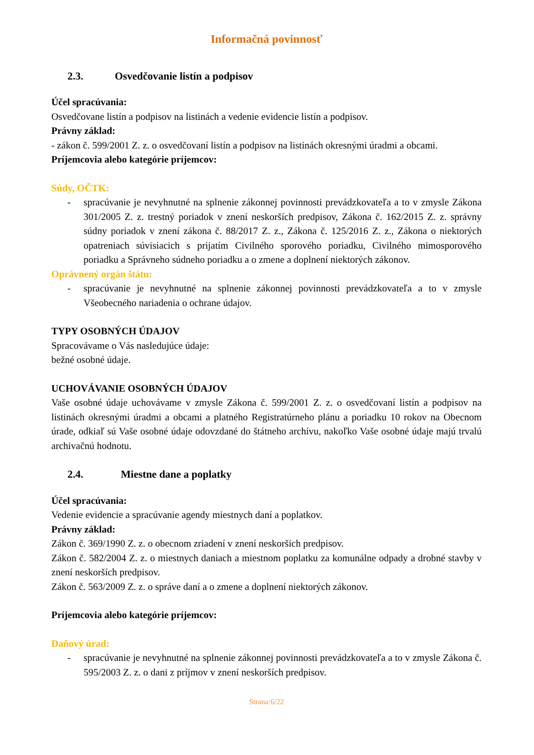Informačná povinnosť
2.3. Osvedčovanie listín a podpisov
Účel spracúvania:
Osvedčovane listín a podpisov na listinách a vedenie evidencie listín a podpisov.
Právny základ:
- zákon č. 599/2001 Z. z. o osvedčovaní listín a podpisov na listinách okresnými úradmi a obcami.
Príjemcovia alebo kategórie príjemcov:
Súdy, OČTK:
- spracúvanie je nevyhnutné na splnenie zákonnej povinnosti prevádzkovateľa a to v zmysle Zákona 301/2005 Z. z. trestný poriadok v znení neskorších predpisov, Zákona č. 162/2015 Z. z. správny súdny poriadok v znení zákona č. 88/2017 Z. z., Zákona č. 125/2016 Z. z., Zákona o niektorých opatreniach súvisiacich s prijatím Civilného sporového poriadku, Civilného mimosporového poriadku a Správneho súdneho poriadku a o zmene a doplnení niektorých zákonov.
Oprávnený orgán štátu:
- spracúvanie je nevyhnutné na splnenie zákonnej povinnosti prevádzkovateľa a to v zmysle Všeobecného nariadenia o ochrane údajov.
TYPY OSOBNÝCH ÚDAJOV
Spracovávame o Vás nasledujúce údaje:
bežné osobné údaje.
UCHOVÁVANIE OSOBNÝCH ÚDAJOV
Vaše osobné údaje uchovávame v zmysle Zákona č. 599/2001 Z. z. o osvedčovaní listín a podpisov na listinách okresnými úradmi a obcami a platného Registratúrneho plánu a poriadku 10 rokov na Obecnom úrade, odkiaľ sú Vaše osobné údaje odovzdané do štátneho archívu, nakoľko Vaše osobné údaje majú trvalú archivačnú hodnotu.
2.4. Miestne dane a poplatky
Účel spracúvania:
Vedenie evidencie a spracúvanie agendy miestnych daní a poplatkov.
Právny základ:
Zákon č. 369/1990 Z. z. o obecnom zriadení v znení neskorších predpisov.
Zákon č. 582/2004 Z. z. o miestnych daniach a miestnom poplatku za komunálne odpady a drobné stavby v znení neskorších predpisov.
Zákon č. 563/2009 Z. z. o správe daní a o zmene a doplnení niektorých zákonov.
Príjemcovia alebo kategórie príjemcov:
Daňový úrad:
- spracúvanie je nevyhnutné na splnenie zákonnej povinnosti prevádzkovateľa a to v zmysle Zákona č. 595/2003 Z. z. o dani z príjmov v znení neskorších predpisov.
Strana:6/22